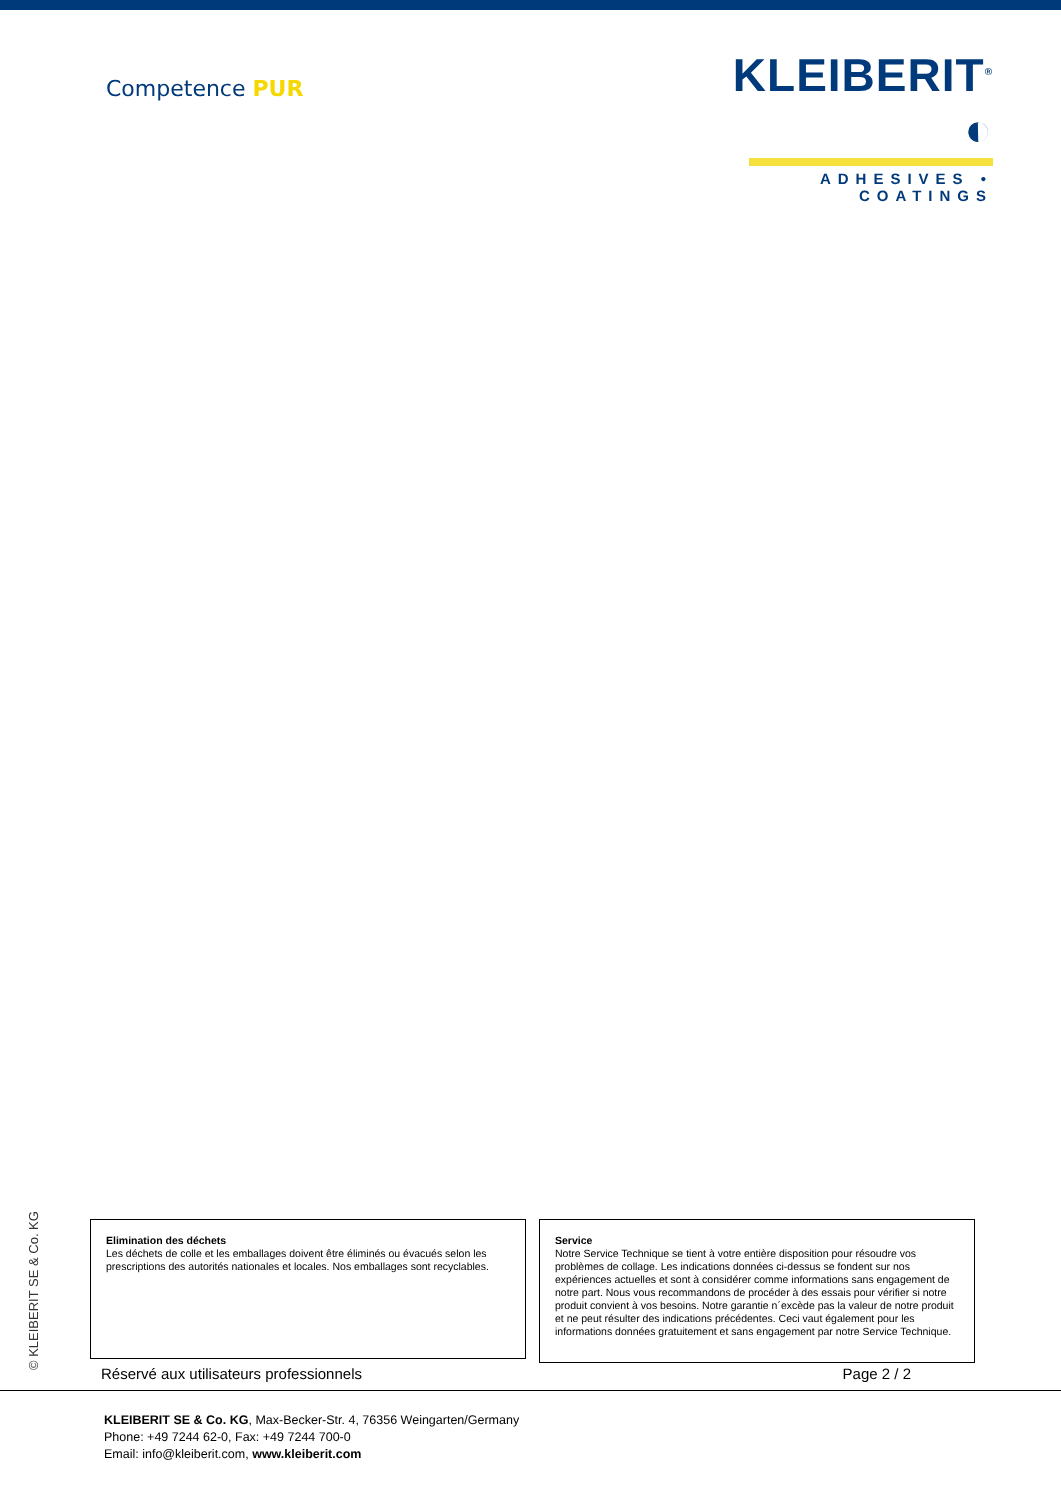Competence PUR
KLEIBERIT<sup>®</sup> ◐
ADHESIVES • COATINGS
© KLEIBERIT SE & Co. KG
Elimination des déchets
Les déchets de colle et les emballages doivent être éliminés ou évacués selon les prescriptions des autorités nationales et locales. Nos emballages sont recyclables.
Service
Notre Service Technique se tient à votre entière disposition pour résoudre vos problèmes de collage. Les indications données ci-dessus se fondent sur nos expériences actuelles et sont à considérer comme informations sans engagement de notre part. Nous vous recommandons de procéder à des essais pour vérifier si notre produit convient à vos besoins. Notre garantie n´excède pas la valeur de notre produit et ne peut résulter des indications précédentes. Ceci vaut également pour les informations données gratuitement et sans engagement par notre Service Technique.
Réservé aux utilisateurs professionnels Page 2 / 2
KLEIBERIT SE & Co. KG, Max-Becker-Str. 4, 76356 Weingarten/Germany
Phone: +49 7244 62-0, Fax: +49 7244 700-0
Email: info@kleiberit.com, www.kleiberit.com